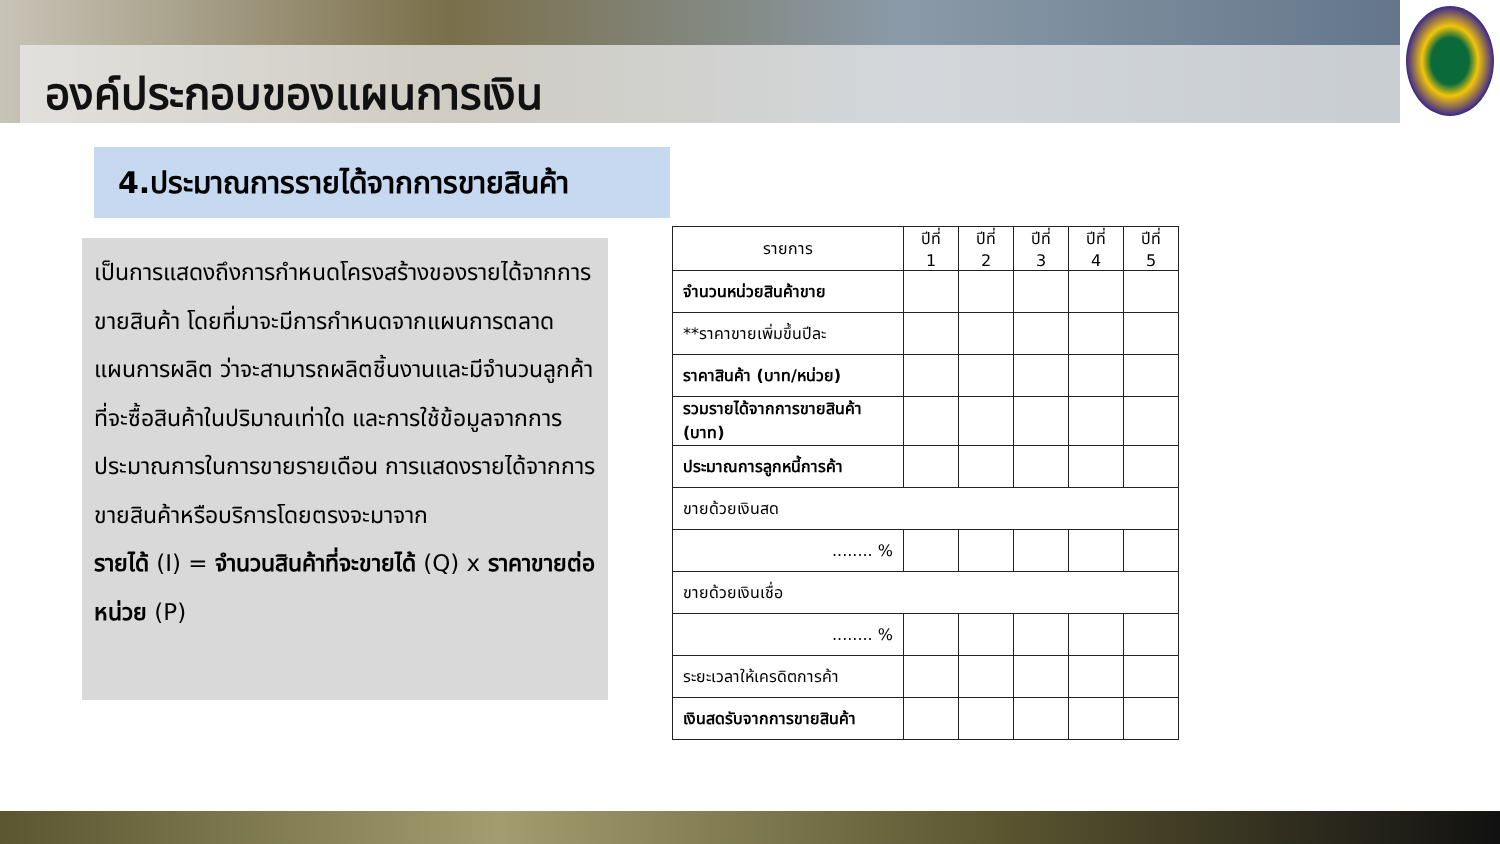องค์ประกอบของแผนการเงิน
4.ประมาณการรายได้จากการขายสินค้า
เป็นการแสดงถึงการกำหนดโครงสร้างของรายได้จากการขายสินค้า โดยที่มาจะมีการกำหนดจากแผนการตลาด แผนการผลิต ว่าจะสามารถผลิตชิ้นงานและมีจำนวนลูกค้าที่จะซื้อสินค้าในปริมาณเท่าใด และการใช้ข้อมูลจากการประมาณการในการขายรายเดือน การแสดงรายได้จากการขายสินค้าหรือบริการโดยตรงจะมาจาก
รายได้ (I) = จำนวนสินค้าที่จะขายได้ (Q) x ราคาขายต่อหน่วย (P)
| รายการ | ปีที่ 1 | ปีที่ 2 | ปีที่ 3 | ปีที่ 4 | ปีที่ 5 |
| --- | --- | --- | --- | --- | --- |
| จำนวนหน่วยสินค้าขาย | | | | | |
| **ราคาขายเพิ่มขึ้นปีละ | | | | | |
| ราคาสินค้า (บาท/หน่วย) | | | | | |
| รวมรายได้จากการขายสินค้า (บาท) | | | | | |
| ประมาณการลูกหนี้การค้า | | | | | |
| ขายด้วยเงินสด | | | | | |
| ........ % | | | | | |
| ขายด้วยเงินเชื่อ | | | | | |
| ........ % | | | | | |
| ระยะเวลาให้เครดิตการค้า | | | | | |
| เงินสดรับจากการขายสินค้า | | | | | |